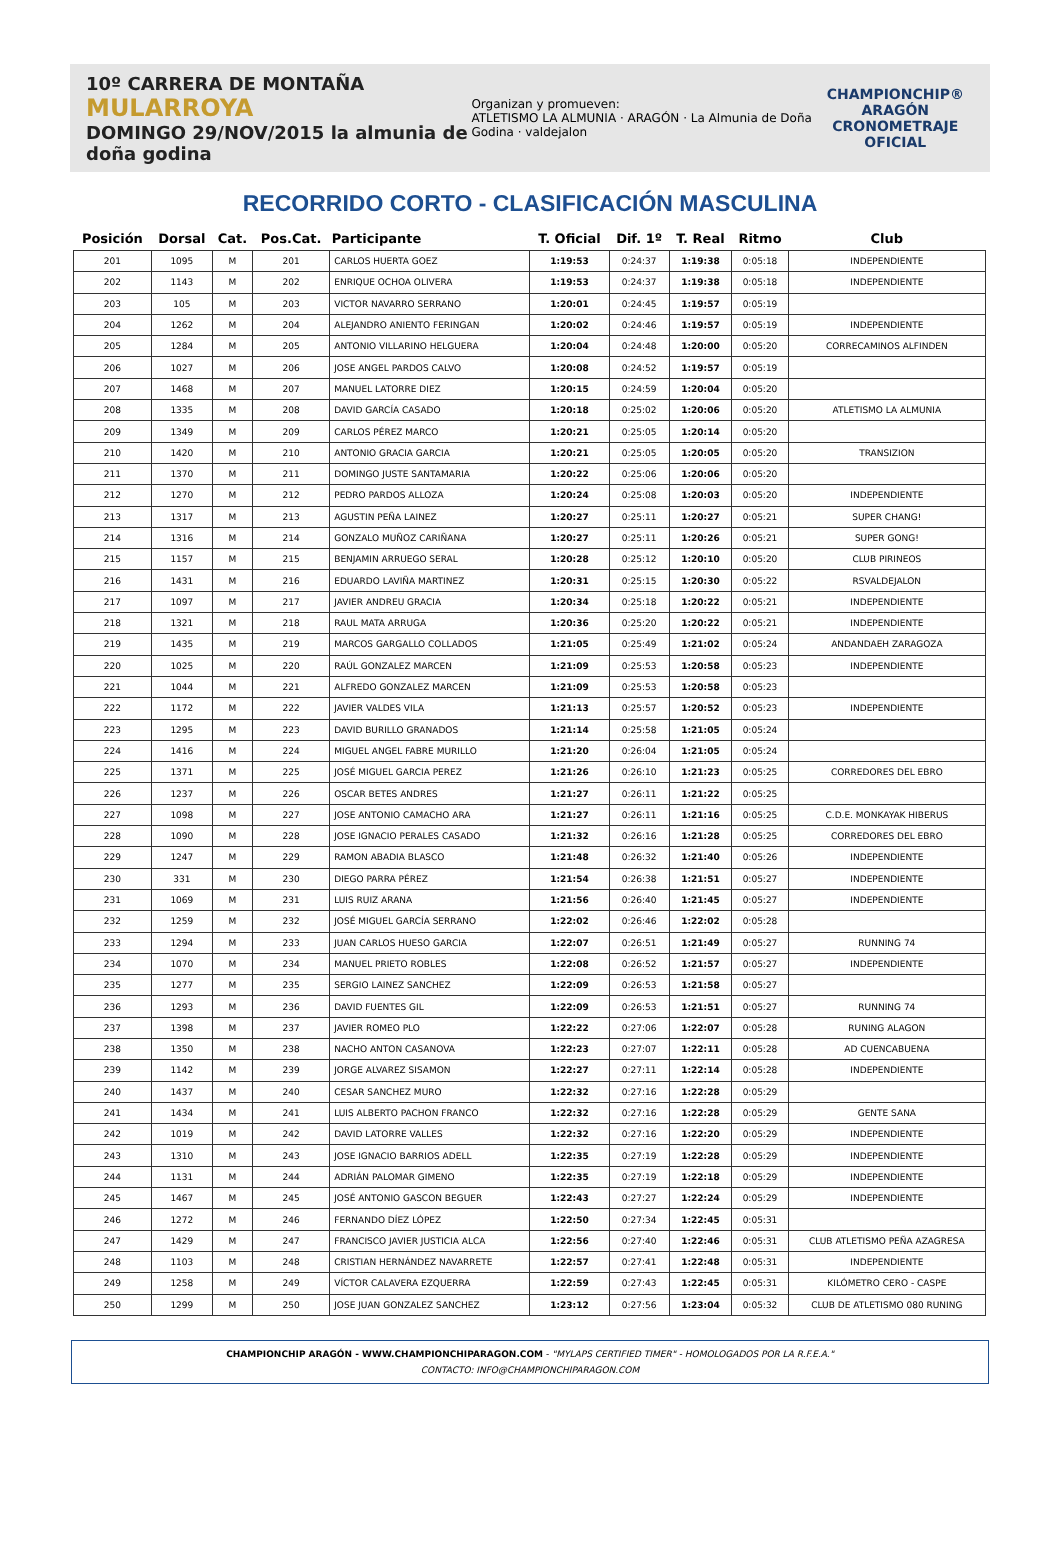10º CARRERA DE MONTAÑA
MULARROYA
DOMINGO 29/NOV/2015 la almunia de doña godina
Organizan y promueven:
ATLETISMO LA ALMUNIA · ARAGÓN · La Almunia de Doña Godina · valdejalon
CHAMPIONCHIP® ARAGÓN
CRONOMETRAJE OFICIAL
RECORRIDO CORTO - CLASIFICACIÓN MASCULINA
| Posición | Dorsal | Cat. | Pos.Cat. | Participante | T. Oficial | Dif. 1º | T. Real | Ritmo | Club |
| --- | --- | --- | --- | --- | --- | --- | --- | --- | --- |
| 201 | 1095 | M | 201 | CARLOS HUERTA GOEZ | 1:19:53 | 0:24:37 | 1:19:38 | 0:05:18 | INDEPENDIENTE |
| 202 | 1143 | M | 202 | ENRIQUE OCHOA OLIVERA | 1:19:53 | 0:24:37 | 1:19:38 | 0:05:18 | INDEPENDIENTE |
| 203 | 105 | M | 203 | VICTOR NAVARRO SERRANO | 1:20:01 | 0:24:45 | 1:19:57 | 0:05:19 | |
| 204 | 1262 | M | 204 | ALEJANDRO ANIENTO FERINGAN | 1:20:02 | 0:24:46 | 1:19:57 | 0:05:19 | INDEPENDIENTE |
| 205 | 1284 | M | 205 | ANTONIO VILLARINO HELGUERA | 1:20:04 | 0:24:48 | 1:20:00 | 0:05:20 | CORRECAMINOS ALFINDEN |
| 206 | 1027 | M | 206 | JOSE ANGEL PARDOS CALVO | 1:20:08 | 0:24:52 | 1:19:57 | 0:05:19 | |
| 207 | 1468 | M | 207 | MANUEL LATORRE DIEZ | 1:20:15 | 0:24:59 | 1:20:04 | 0:05:20 | |
| 208 | 1335 | M | 208 | DAVID GARCÍA CASADO | 1:20:18 | 0:25:02 | 1:20:06 | 0:05:20 | ATLETISMO LA ALMUNIA |
| 209 | 1349 | M | 209 | CARLOS PÉREZ MARCO | 1:20:21 | 0:25:05 | 1:20:14 | 0:05:20 | |
| 210 | 1420 | M | 210 | ANTONIO GRACIA GARCIA | 1:20:21 | 0:25:05 | 1:20:05 | 0:05:20 | TRANSIZION |
| 211 | 1370 | M | 211 | DOMINGO JUSTE SANTAMARIA | 1:20:22 | 0:25:06 | 1:20:06 | 0:05:20 | |
| 212 | 1270 | M | 212 | PEDRO PARDOS ALLOZA | 1:20:24 | 0:25:08 | 1:20:03 | 0:05:20 | INDEPENDIENTE |
| 213 | 1317 | M | 213 | AGUSTIN PEÑA LAINEZ | 1:20:27 | 0:25:11 | 1:20:27 | 0:05:21 | SUPER CHANG! |
| 214 | 1316 | M | 214 | GONZALO MUÑOZ CARIÑANA | 1:20:27 | 0:25:11 | 1:20:26 | 0:05:21 | SUPER GONG! |
| 215 | 1157 | M | 215 | BENJAMIN ARRUEGO SERAL | 1:20:28 | 0:25:12 | 1:20:10 | 0:05:20 | CLUB PIRINEOS |
| 216 | 1431 | M | 216 | EDUARDO LAVIÑA MARTINEZ | 1:20:31 | 0:25:15 | 1:20:30 | 0:05:22 | RSVALDEJALON |
| 217 | 1097 | M | 217 | JAVIER ANDREU GRACIA | 1:20:34 | 0:25:18 | 1:20:22 | 0:05:21 | INDEPENDIENTE |
| 218 | 1321 | M | 218 | RAUL MATA ARRUGA | 1:20:36 | 0:25:20 | 1:20:22 | 0:05:21 | INDEPENDIENTE |
| 219 | 1435 | M | 219 | MARCOS GARGALLO COLLADOS | 1:21:05 | 0:25:49 | 1:21:02 | 0:05:24 | ANDANDAEH ZARAGOZA |
| 220 | 1025 | M | 220 | RAÚL GONZALEZ MARCEN | 1:21:09 | 0:25:53 | 1:20:58 | 0:05:23 | INDEPENDIENTE |
| 221 | 1044 | M | 221 | ALFREDO GONZALEZ MARCEN | 1:21:09 | 0:25:53 | 1:20:58 | 0:05:23 | |
| 222 | 1172 | M | 222 | JAVIER VALDES VILA | 1:21:13 | 0:25:57 | 1:20:52 | 0:05:23 | INDEPENDIENTE |
| 223 | 1295 | M | 223 | DAVID BURILLO GRANADOS | 1:21:14 | 0:25:58 | 1:21:05 | 0:05:24 | |
| 224 | 1416 | M | 224 | MIGUEL ANGEL FABRE MURILLO | 1:21:20 | 0:26:04 | 1:21:05 | 0:05:24 | |
| 225 | 1371 | M | 225 | JOSÉ MIGUEL GARCIA PEREZ | 1:21:26 | 0:26:10 | 1:21:23 | 0:05:25 | CORREDORES DEL EBRO |
| 226 | 1237 | M | 226 | OSCAR BETES ANDRES | 1:21:27 | 0:26:11 | 1:21:22 | 0:05:25 | |
| 227 | 1098 | M | 227 | JOSE ANTONIO CAMACHO ARA | 1:21:27 | 0:26:11 | 1:21:16 | 0:05:25 | C.D.E. MONKAYAK HIBERUS |
| 228 | 1090 | M | 228 | JOSE IGNACIO PERALES CASADO | 1:21:32 | 0:26:16 | 1:21:28 | 0:05:25 | CORREDORES DEL EBRO |
| 229 | 1247 | M | 229 | RAMON ABADIA BLASCO | 1:21:48 | 0:26:32 | 1:21:40 | 0:05:26 | INDEPENDIENTE |
| 230 | 331 | M | 230 | DIEGO PARRA PÉREZ | 1:21:54 | 0:26:38 | 1:21:51 | 0:05:27 | INDEPENDIENTE |
| 231 | 1069 | M | 231 | LUIS RUIZ ARANA | 1:21:56 | 0:26:40 | 1:21:45 | 0:05:27 | INDEPENDIENTE |
| 232 | 1259 | M | 232 | JOSÉ MIGUEL GARCÍA SERRANO | 1:22:02 | 0:26:46 | 1:22:02 | 0:05:28 | |
| 233 | 1294 | M | 233 | JUAN CARLOS HUESO GARCIA | 1:22:07 | 0:26:51 | 1:21:49 | 0:05:27 | RUNNING 74 |
| 234 | 1070 | M | 234 | MANUEL PRIETO ROBLES | 1:22:08 | 0:26:52 | 1:21:57 | 0:05:27 | INDEPENDIENTE |
| 235 | 1277 | M | 235 | SERGIO LAINEZ SANCHEZ | 1:22:09 | 0:26:53 | 1:21:58 | 0:05:27 | |
| 236 | 1293 | M | 236 | DAVID FUENTES GIL | 1:22:09 | 0:26:53 | 1:21:51 | 0:05:27 | RUNNING 74 |
| 237 | 1398 | M | 237 | JAVIER ROMEO PLO | 1:22:22 | 0:27:06 | 1:22:07 | 0:05:28 | RUNING ALAGON |
| 238 | 1350 | M | 238 | NACHO ANTON CASANOVA | 1:22:23 | 0:27:07 | 1:22:11 | 0:05:28 | AD CUENCABUENA |
| 239 | 1142 | M | 239 | JORGE ALVAREZ SISAMON | 1:22:27 | 0:27:11 | 1:22:14 | 0:05:28 | INDEPENDIENTE |
| 240 | 1437 | M | 240 | CESAR SANCHEZ MURO | 1:22:32 | 0:27:16 | 1:22:28 | 0:05:29 | |
| 241 | 1434 | M | 241 | LUIS ALBERTO PACHON FRANCO | 1:22:32 | 0:27:16 | 1:22:28 | 0:05:29 | GENTE SANA |
| 242 | 1019 | M | 242 | DAVID LATORRE VALLES | 1:22:32 | 0:27:16 | 1:22:20 | 0:05:29 | INDEPENDIENTE |
| 243 | 1310 | M | 243 | JOSE IGNACIO BARRIOS ADELL | 1:22:35 | 0:27:19 | 1:22:28 | 0:05:29 | INDEPENDIENTE |
| 244 | 1131 | M | 244 | ADRIÁN PALOMAR GIMENO | 1:22:35 | 0:27:19 | 1:22:18 | 0:05:29 | INDEPENDIENTE |
| 245 | 1467 | M | 245 | JOSÉ ANTONIO GASCON BEGUER | 1:22:43 | 0:27:27 | 1:22:24 | 0:05:29 | INDEPENDIENTE |
| 246 | 1272 | M | 246 | FERNANDO DÍEZ LÓPEZ | 1:22:50 | 0:27:34 | 1:22:45 | 0:05:31 | |
| 247 | 1429 | M | 247 | FRANCISCO JAVIER JUSTICIA ALCA | 1:22:56 | 0:27:40 | 1:22:46 | 0:05:31 | CLUB ATLETISMO PEÑA AZAGRESA |
| 248 | 1103 | M | 248 | CRISTIAN HERNÁNDEZ NAVARRETE | 1:22:57 | 0:27:41 | 1:22:48 | 0:05:31 | INDEPENDIENTE |
| 249 | 1258 | M | 249 | VÍCTOR CALAVERA EZQUERRA | 1:22:59 | 0:27:43 | 1:22:45 | 0:05:31 | KILÓMETRO CERO - CASPE |
| 250 | 1299 | M | 250 | JOSE JUAN GONZALEZ SANCHEZ | 1:23:12 | 0:27:56 | 1:23:04 | 0:05:32 | CLUB DE ATLETISMO 080 RUNING |
CHAMPIONCHIP ARAGÓN - WWW.CHAMPIONCHIPARAGON.COM - "MYLAPS CERTIFIED TIMER" - HOMOLOGADOS POR LA R.F.E.A."
CONTACTO: INFO@CHAMPIONCHIPARAGON.COM